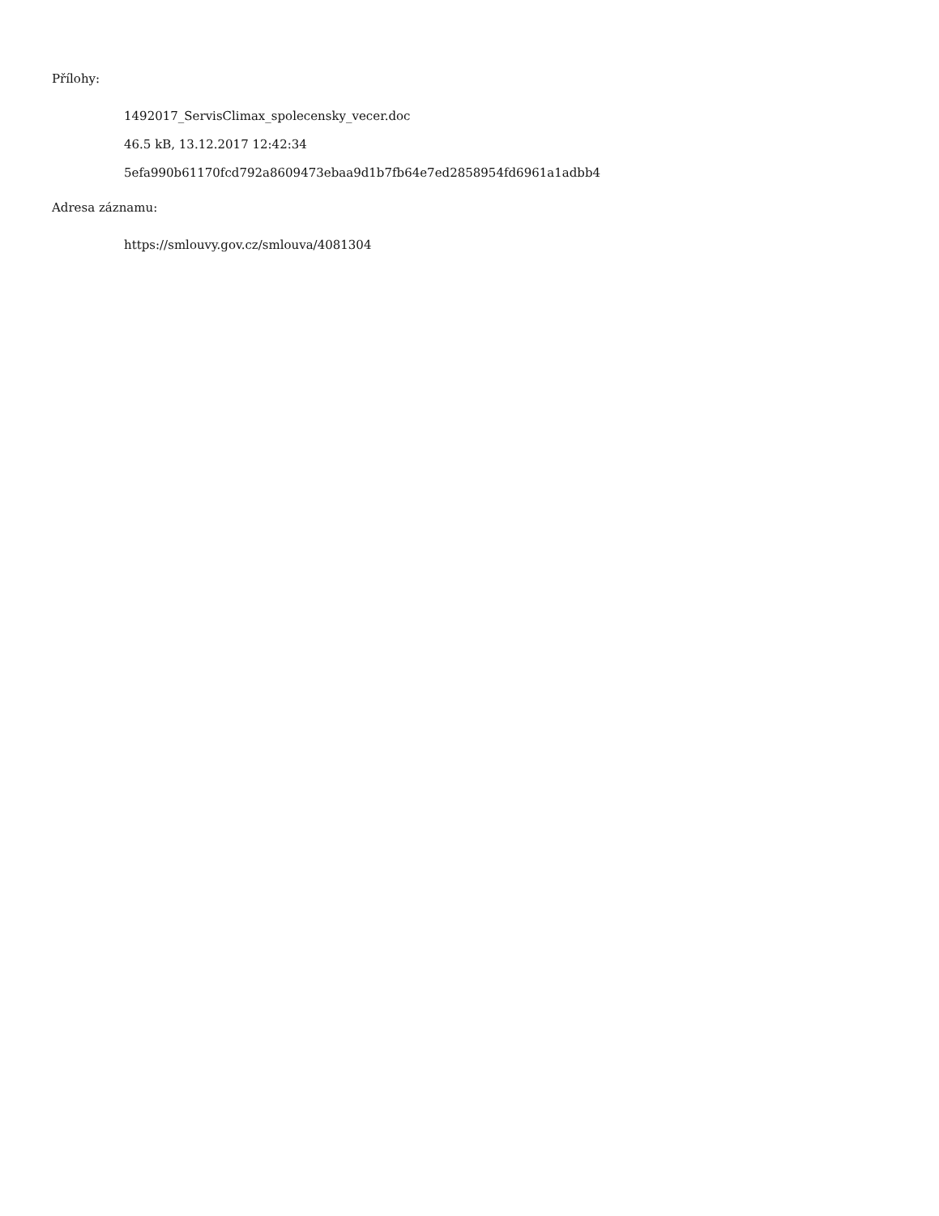Přílohy:
1492017_ServisClimax_spolecensky_vecer.doc
46.5 kB, 13.12.2017 12:42:34
5efa990b61170fcd792a8609473ebaa9d1b7fb64e7ed2858954fd6961a1adbb4
Adresa záznamu:
https://smlouvy.gov.cz/smlouva/4081304